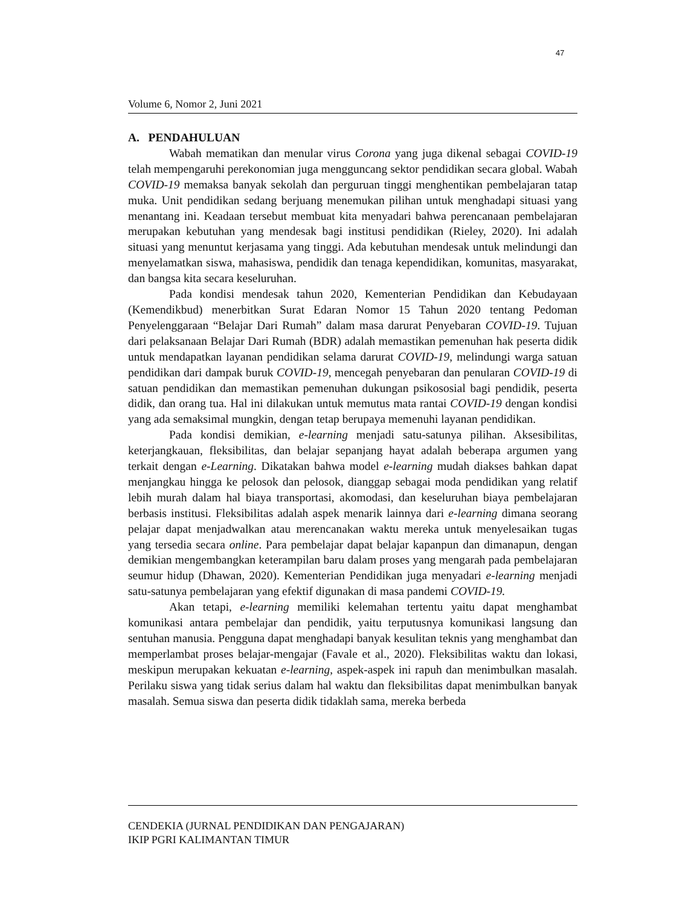47
Volume 6, Nomor 2, Juni 2021
A. PENDAHULUAN
Wabah mematikan dan menular virus Corona yang juga dikenal sebagai COVID-19 telah mempengaruhi perekonomian juga mengguncang sektor pendidikan secara global. Wabah COVID-19 memaksa banyak sekolah dan perguruan tinggi menghentikan pembelajaran tatap muka. Unit pendidikan sedang berjuang menemukan pilihan untuk menghadapi situasi yang menantang ini. Keadaan tersebut membuat kita menyadari bahwa perencanaan pembelajaran merupakan kebutuhan yang mendesak bagi institusi pendidikan (Rieley, 2020). Ini adalah situasi yang menuntut kerjasama yang tinggi. Ada kebutuhan mendesak untuk melindungi dan menyelamatkan siswa, mahasiswa, pendidik dan tenaga kependidikan, komunitas, masyarakat, dan bangsa kita secara keseluruhan.
Pada kondisi mendesak tahun 2020, Kementerian Pendidikan dan Kebudayaan (Kemendikbud) menerbitkan Surat Edaran Nomor 15 Tahun 2020 tentang Pedoman Penyelenggaraan “Belajar Dari Rumah” dalam masa darurat Penyebaran COVID-19. Tujuan dari pelaksanaan Belajar Dari Rumah (BDR) adalah memastikan pemenuhan hak peserta didik untuk mendapatkan layanan pendidikan selama darurat COVID-19, melindungi warga satuan pendidikan dari dampak buruk COVID-19, mencegah penyebaran dan penularan COVID-19 di satuan pendidikan dan memastikan pemenuhan dukungan psikososial bagi pendidik, peserta didik, dan orang tua. Hal ini dilakukan untuk memutus mata rantai COVID-19 dengan kondisi yang ada semaksimal mungkin, dengan tetap berupaya memenuhi layanan pendidikan.
Pada kondisi demikian, e-learning menjadi satu-satunya pilihan. Aksesibilitas, keterjangkauan, fleksibilitas, dan belajar sepanjang hayat adalah beberapa argumen yang terkait dengan e-Learning. Dikatakan bahwa model e-learning mudah diakses bahkan dapat menjangkau hingga ke pelosok dan pelosok, dianggap sebagai moda pendidikan yang relatif lebih murah dalam hal biaya transportasi, akomodasi, dan keseluruhan biaya pembelajaran berbasis institusi. Fleksibilitas adalah aspek menarik lainnya dari e-learning dimana seorang pelajar dapat menjadwalkan atau merencanakan waktu mereka untuk menyelesaikan tugas yang tersedia secara online. Para pembelajar dapat belajar kapanpun dan dimanapun, dengan demikian mengembangkan keterampilan baru dalam proses yang mengarah pada pembelajaran seumur hidup (Dhawan, 2020). Kementerian Pendidikan juga menyadari e-learning menjadi satu-satunya pembelajaran yang efektif digunakan di masa pandemi COVID-19.
Akan tetapi, e-learning memiliki kelemahan tertentu yaitu dapat menghambat komunikasi antara pembelajar dan pendidik, yaitu terputusnya komunikasi langsung dan sentuhan manusia. Pengguna dapat menghadapi banyak kesulitan teknis yang menghambat dan memperlambat proses belajar-mengajar (Favale et al., 2020). Fleksibilitas waktu dan lokasi, meskipun merupakan kekuatan e-learning, aspek-aspek ini rapuh dan menimbulkan masalah. Perilaku siswa yang tidak serius dalam hal waktu dan fleksibilitas dapat menimbulkan banyak masalah. Semua siswa dan peserta didik tidaklah sama, mereka berbeda
CENDEKIA (JURNAL PENDIDIKAN DAN PENGAJARAN)
IKIP PGRI KALIMANTAN TIMUR